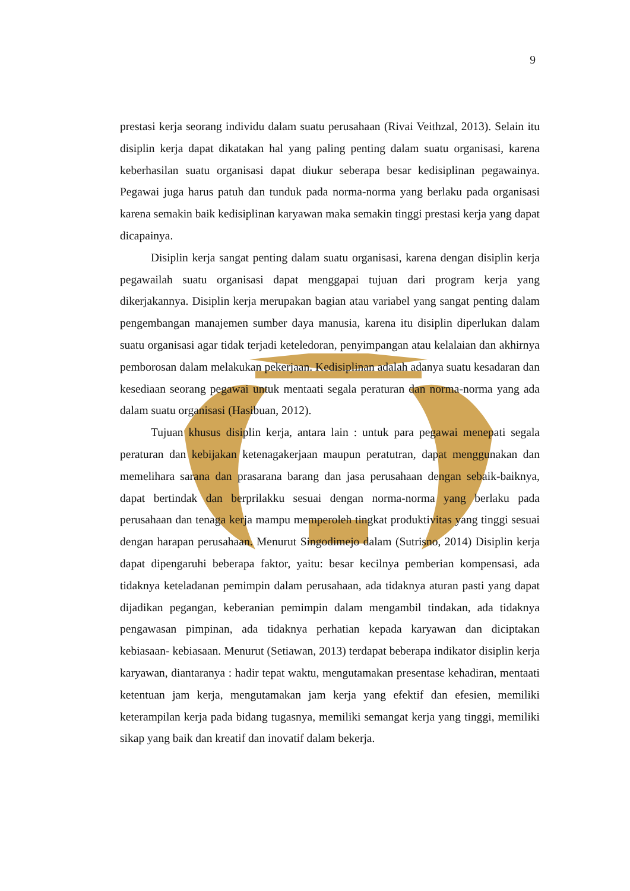9
prestasi kerja seorang individu dalam suatu perusahaan (Rivai Veithzal, 2013). Selain itu disiplin kerja dapat dikatakan hal yang paling penting dalam suatu organisasi, karena keberhasilan suatu organisasi dapat diukur seberapa besar kedisiplinan pegawainya. Pegawai juga harus patuh dan tunduk pada norma-norma yang berlaku pada organisasi karena semakin baik kedisiplinan karyawan maka semakin tinggi prestasi kerja yang dapat dicapainya.
Disiplin kerja sangat penting dalam suatu organisasi, karena dengan disiplin kerja pegawailah suatu organisasi dapat menggapai tujuan dari program kerja yang dikerjakannya. Disiplin kerja merupakan bagian atau variabel yang sangat penting dalam pengembangan manajemen sumber daya manusia, karena itu disiplin diperlukan dalam suatu organisasi agar tidak terjadi keteledoran, penyimpangan atau kelalaian dan akhirnya pemborosan dalam melakukan pekerjaan. Kedisiplinan adalah adanya suatu kesadaran dan kesediaan seorang pegawai untuk mentaati segala peraturan dan norma-norma yang ada dalam suatu organisasi (Hasibuan, 2012).
Tujuan khusus disiplin kerja, antara lain : untuk para pegawai menepati segala peraturan dan kebijakan ketenagakerjaan maupun peratutran, dapat menggunakan dan memelihara sarana dan prasarana barang dan jasa perusahaan dengan sebaik-baiknya, dapat bertindak dan berprilakku sesuai dengan norma-norma yang berlaku pada perusahaan dan tenaga kerja mampu memperoleh tingkat produktivitas yang tinggi sesuai dengan harapan perusahaan. Menurut Singodimejo dalam (Sutrisno, 2014) Disiplin kerja dapat dipengaruhi beberapa faktor, yaitu: besar kecilnya pemberian kompensasi, ada tidaknya keteladanan pemimpin dalam perusahaan, ada tidaknya aturan pasti yang dapat dijadikan pegangan, keberanian pemimpin dalam mengambil tindakan, ada tidaknya pengawasan pimpinan, ada tidaknya perhatian kepada karyawan dan diciptakan kebiasaan- kebiasaan. Menurut (Setiawan, 2013) terdapat beberapa indikator disiplin kerja karyawan, diantaranya : hadir tepat waktu, mengutamakan presentase kehadiran, mentaati ketentuan jam kerja, mengutamakan jam kerja yang efektif dan efesien, memiliki keterampilan kerja pada bidang tugasnya, memiliki semangat kerja yang tinggi, memiliki sikap yang baik dan kreatif dan inovatif dalam bekerja.